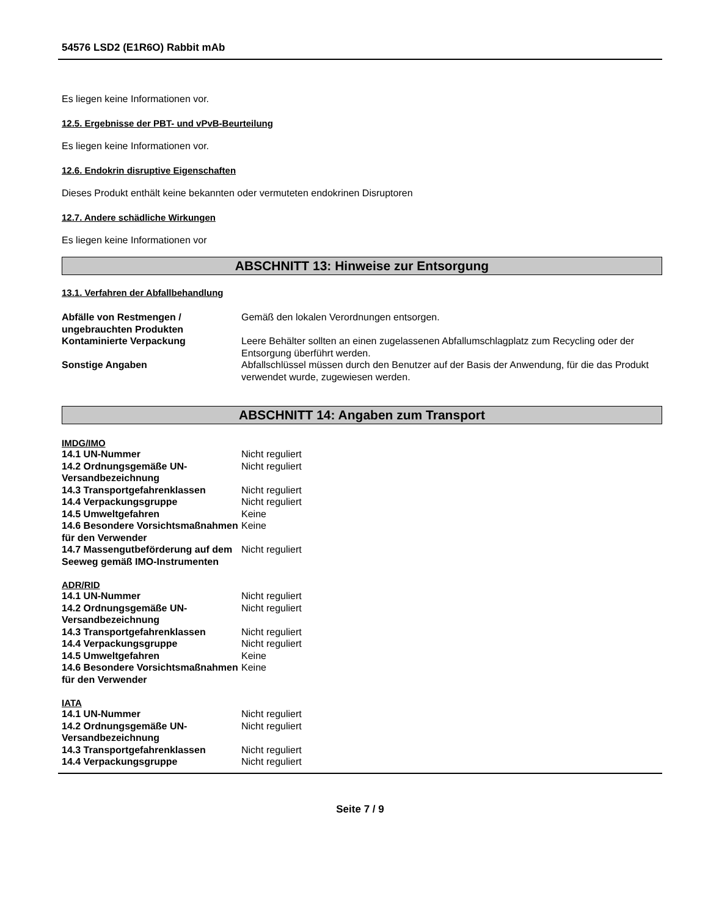54576 LSD2 (E1R6O) Rabbit mAb
Es liegen keine Informationen vor.
12.5. Ergebnisse der PBT- und vPvB-Beurteilung
Es liegen keine Informationen vor.
12.6. Endokrin disruptive Eigenschaften
Dieses Produkt enthält keine bekannten oder vermuteten endokrinen Disruptoren
12.7. Andere schädliche Wirkungen
Es liegen keine Informationen vor
ABSCHNITT 13: Hinweise zur Entsorgung
13.1. Verfahren der Abfallbehandlung
| Abfälle von Restmengen / ungebrauchten Produkten | Gemäß den lokalen Verordnungen entsorgen. |
| Kontaminierte Verpackung | Leere Behälter sollten an einen zugelassenen Abfallumschlagplatz zum Recycling oder der Entsorgung überführt werden. |
| Sonstige Angaben | Abfallschlüssel müssen durch den Benutzer auf der Basis der Anwendung, für die das Produkt verwendet wurde, zugewiesen werden. |
ABSCHNITT 14: Angaben zum Transport
IMDG/IMO
| 14.1 UN-Nummer | Nicht reguliert |
| 14.2 Ordnungsgemäße UN-Versandbezeichnung | Nicht reguliert |
| 14.3 Transportgefahrenklassen | Nicht reguliert |
| 14.4 Verpackungsgruppe | Nicht reguliert |
| 14.5 Umweltgefahren | Keine |
| 14.6 Besondere Vorsichtsmaßnahmen für den Verwender | Keine |
| 14.7 Massengutbeförderung auf dem Seeweg gemäß IMO-Instrumenten | Nicht reguliert |
ADR/RID
| 14.1 UN-Nummer | Nicht reguliert |
| 14.2 Ordnungsgemäße UN-Versandbezeichnung | Nicht reguliert |
| 14.3 Transportgefahrenklassen | Nicht reguliert |
| 14.4 Verpackungsgruppe | Nicht reguliert |
| 14.5 Umweltgefahren | Keine |
| 14.6 Besondere Vorsichtsmaßnahmen für den Verwender | Keine |
IATA
| 14.1 UN-Nummer | Nicht reguliert |
| 14.2 Ordnungsgemäße UN-Versandbezeichnung | Nicht reguliert |
| 14.3 Transportgefahrenklassen | Nicht reguliert |
| 14.4 Verpackungsgruppe | Nicht reguliert |
Seite 7 / 9